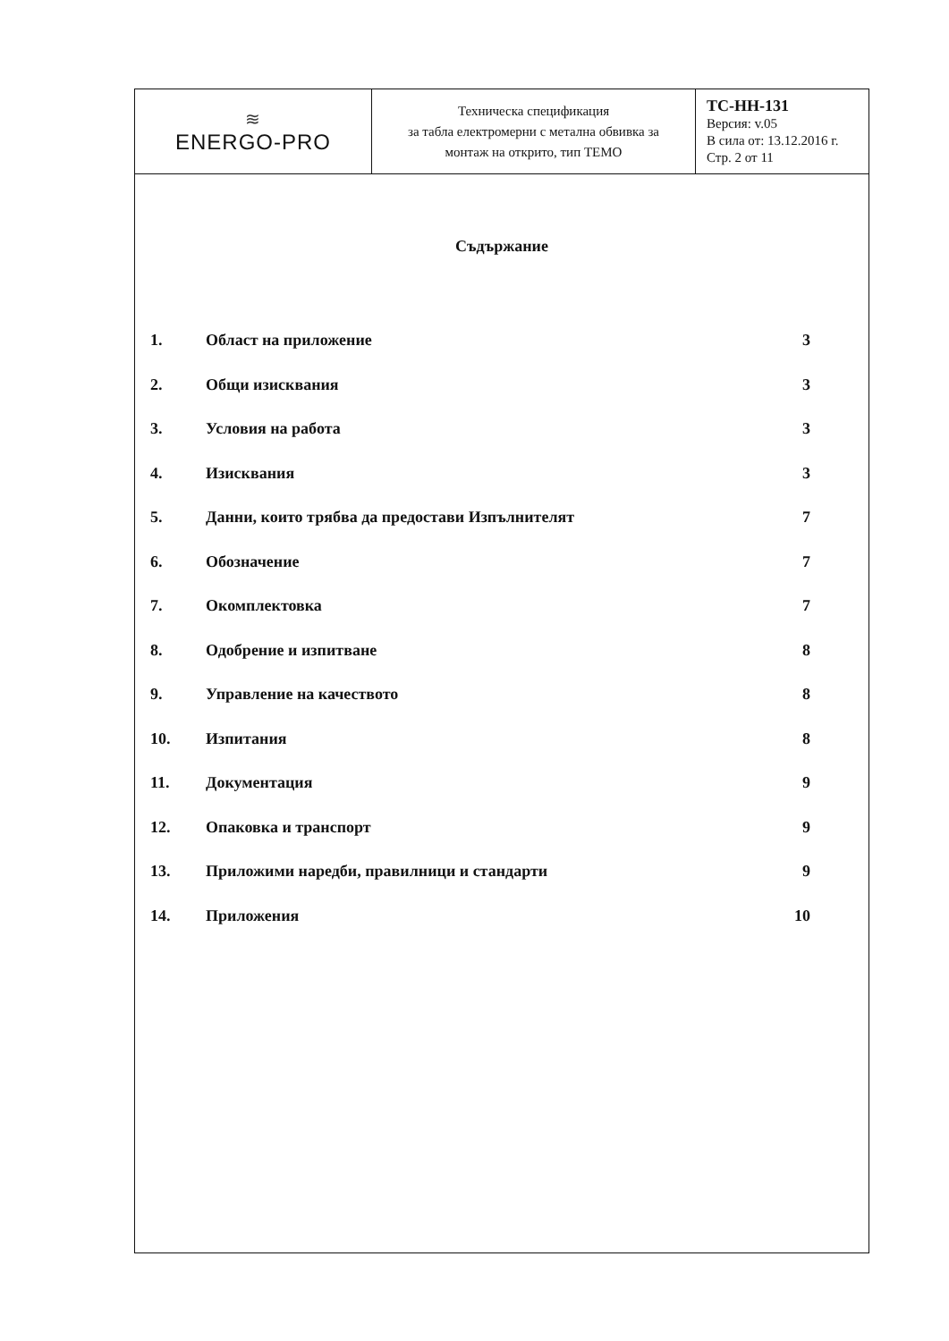| ≋ ENERGO-PRO | Техническа спецификация за табла електромерни с метална обвивка за монтаж на открито, тип ТЕМО | ТС-НН-131 Версия: v.05 В сила от: 13.12.2016 г. Стр. 2 от 11 |
Съдържание
| 1. | Област на приложение | 3 |
| 2. | Общи изисквания | 3 |
| 3. | Условия на работа | 3 |
| 4. | Изисквания | 3 |
| 5. | Данни, които трябва да предостави Изпълнителят | 7 |
| 6. | Обозначение | 7 |
| 7. | Окомплектовка | 7 |
| 8. | Одобрение и изпитване | 8 |
| 9. | Управление на качеството | 8 |
| 10. | Изпитания | 8 |
| 11. | Документация | 9 |
| 12. | Опаковка и транспорт | 9 |
| 13. | Приложими наредби, правилници и стандарти | 9 |
| 14. | Приложения | 10 |